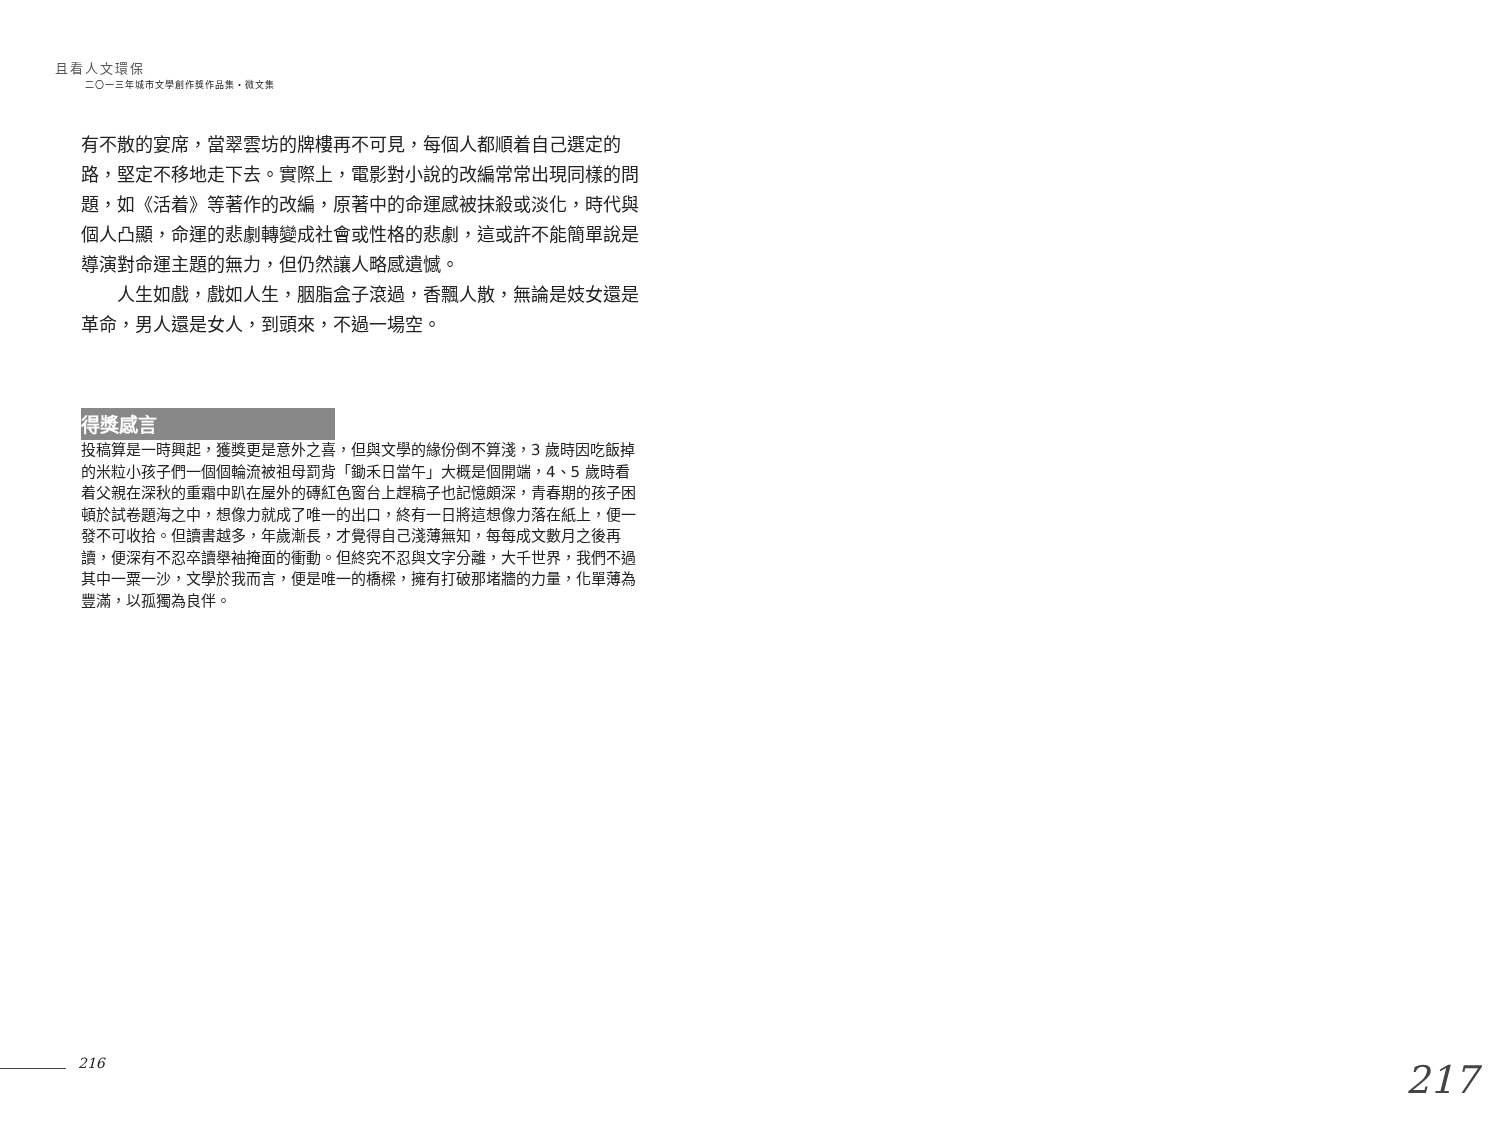且看人文環保
二〇一三年城市文學創作獎作品集・微文集
有不散的宴席，當翠雲坊的牌樓再不可見，每個人都順着自己選定的路，堅定不移地走下去。實際上，電影對小說的改編常常出現同樣的問題，如《活着》等著作的改編，原著中的命運感被抹殺或淡化，時代與個人凸顯，命運的悲劇轉變成社會或性格的悲劇，這或許不能簡單說是導演對命運主題的無力，但仍然讓人略感遺憾。
人生如戲，戲如人生，胭脂盒子滾過，香飄人散，無論是妓女還是革命，男人還是女人，到頭來，不過一場空。
得獎感言
投稿算是一時興起，獲獎更是意外之喜，但與文學的緣份倒不算淺，3 歲時因吃飯掉的米粒小孩子們一個個輪流被祖母罰背「鋤禾日當午」大概是個開端，4、5 歲時看着父親在深秋的重霜中趴在屋外的磚紅色窗台上趕稿子也記憶頗深，青春期的孩子困頓於試卷題海之中，想像力就成了唯一的出口，終有一日將這想像力落在紙上，便一發不可收拾。但讀書越多，年歲漸長，才覺得自己淺薄無知，每每成文數月之後再讀，便深有不忍卒讀舉袖掩面的衝動。但終究不忍與文字分離，大千世界，我們不過其中一粟一沙，文學於我而言，便是唯一的橋樑，擁有打破那堵牆的力量，化單薄為豐滿，以孤獨為良伴。
216 217